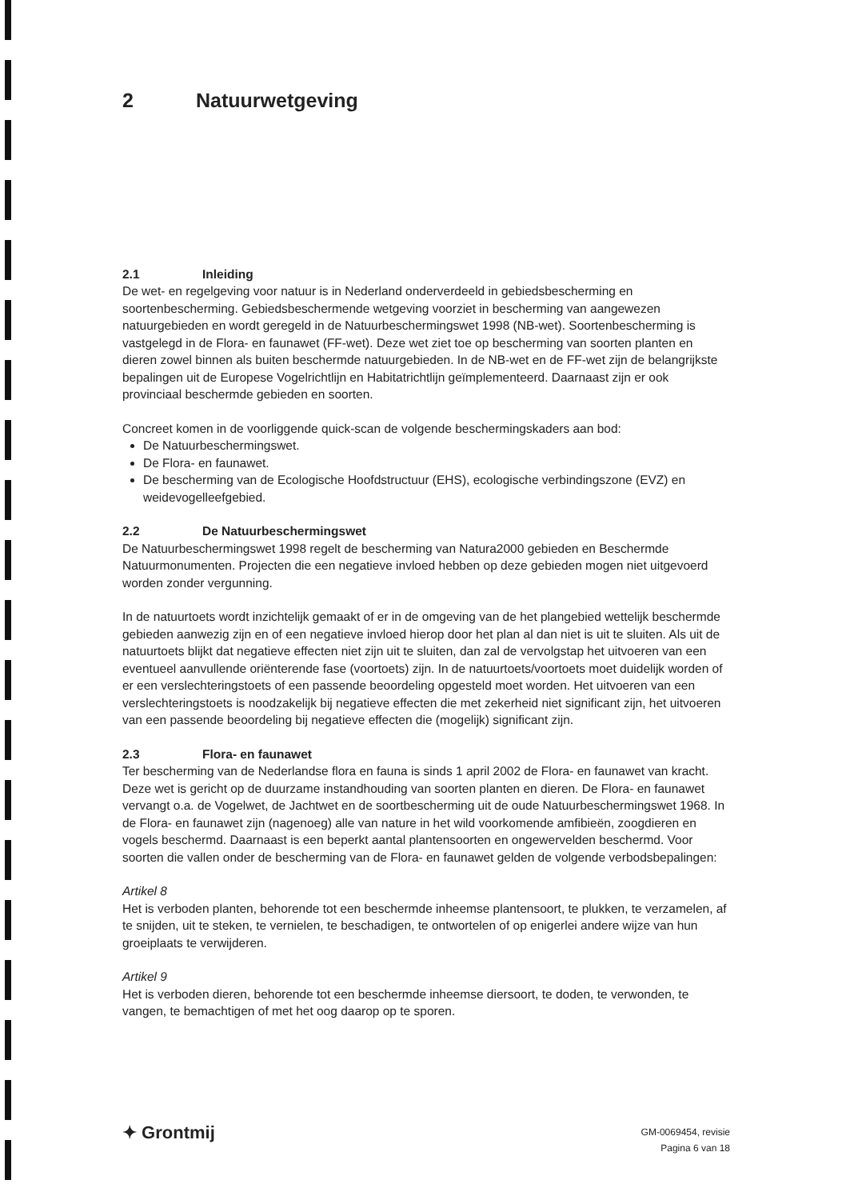2 Natuurwetgeving
2.1 Inleiding
De wet- en regelgeving voor natuur is in Nederland onderverdeeld in gebiedsbescherming en soortenbescherming. Gebiedsbeschermende wetgeving voorziet in bescherming van aangewezen natuurgebieden en wordt geregeld in de Natuurbeschermingswet 1998 (NB-wet). Soortenbescherming is vastgelegd in de Flora- en faunawet (FF-wet). Deze wet ziet toe op bescherming van soorten planten en dieren zowel binnen als buiten beschermde natuurgebieden. In de NB-wet en de FF-wet zijn de belangrijkste bepalingen uit de Europese Vogelrichtlijn en Habitatrichtlijn geïmplementeerd. Daarnaast zijn er ook provinciaal beschermde gebieden en soorten.
Concreet komen in de voorliggende quick-scan de volgende beschermingskaders aan bod:
De Natuurbeschermingswet.
De Flora- en faunawet.
De bescherming van de Ecologische Hoofdstructuur (EHS), ecologische verbindingszone (EVZ) en weidevogelleefgebied.
2.2 De Natuurbeschermingswet
De Natuurbeschermingswet 1998 regelt de bescherming van Natura2000 gebieden en Beschermde Natuurmonumenten. Projecten die een negatieve invloed hebben op deze gebieden mogen niet uitgevoerd worden zonder vergunning.
In de natuurtoets wordt inzichtelijk gemaakt of er in de omgeving van de het plangebied wettelijk beschermde gebieden aanwezig zijn en of een negatieve invloed hierop door het plan al dan niet is uit te sluiten. Als uit de natuurtoets blijkt dat negatieve effecten niet zijn uit te sluiten, dan zal de vervolgstap het uitvoeren van een eventueel aanvullende oriënterende fase (voortoets) zijn. In de natuurtoets/voortoets moet duidelijk worden of er een verslechteringstoets of een passende beoordeling opgesteld moet worden. Het uitvoeren van een verslechteringstoets is noodzakelijk bij negatieve effecten die met zekerheid niet significant zijn, het uitvoeren van een passende beoordeling bij negatieve effecten die (mogelijk) significant zijn.
2.3 Flora- en faunawet
Ter bescherming van de Nederlandse flora en fauna is sinds 1 april 2002 de Flora- en faunawet van kracht. Deze wet is gericht op de duurzame instandhouding van soorten planten en dieren. De Flora- en faunawet vervangt o.a. de Vogelwet, de Jachtwet en de soortbescherming uit de oude Natuurbeschermingswet 1968. In de Flora- en faunawet zijn (nagenoeg) alle van nature in het wild voorkomende amfibieën, zoogdieren en vogels beschermd. Daarnaast is een beperkt aantal plantensoorten en ongewervelden beschermd. Voor soorten die vallen onder de bescherming van de Flora- en faunawet gelden de volgende verbodsbepalingen:
Artikel 8
Het is verboden planten, behorende tot een beschermde inheemse plantensoort, te plukken, te verzamelen, af te snijden, uit te steken, te vernielen, te beschadigen, te ontwortelen of op enigerlei andere wijze van hun groeiplaats te verwijderen.
Artikel 9
Het is verboden dieren, behorende tot een beschermde inheemse diersoort, te doden, te verwonden, te vangen, te bemachtigen of met het oog daarop op te sporen.
✦ Grontmij
GM-0069454, revisie
Pagina 6 van 18